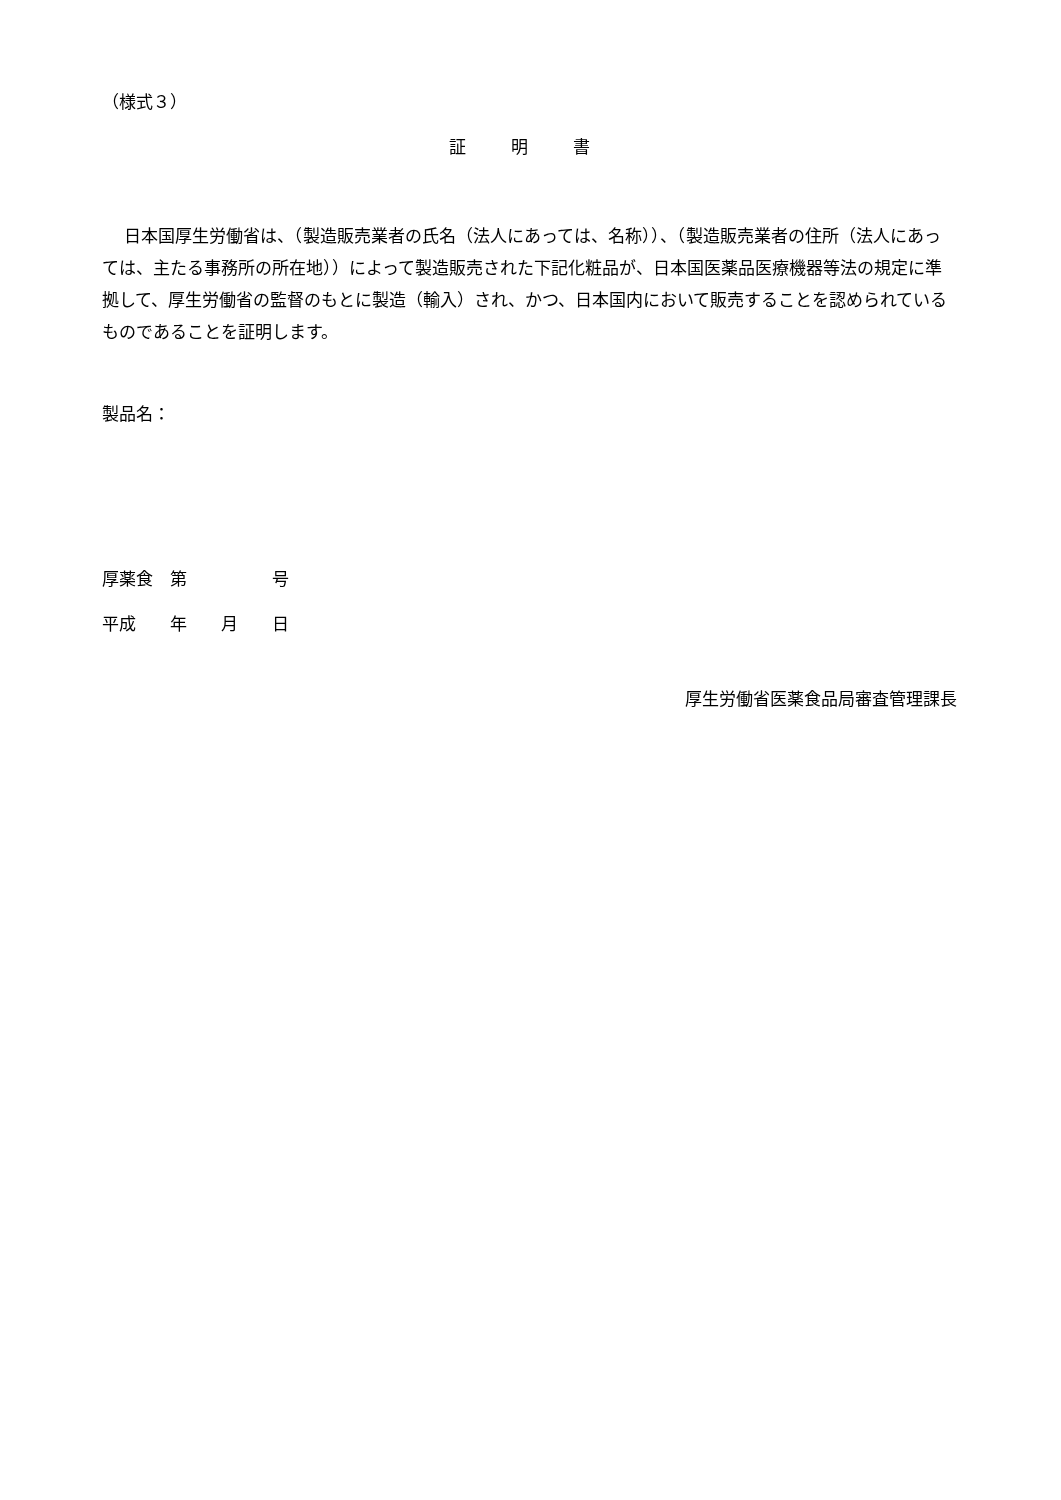（様式３）
証 明 書
日本国厚生労働省は、（製造販売業者の氏名（法人にあっては、名称））、（製造販売業者の住所（法人にあっては、主たる事務所の所在地））によって製造販売された下記化粧品が、日本国医薬品医療機器等法の規定に準拠して、厚生労働省の監督のもとに製造（輸入）され、かつ、日本国内において販売することを認められているものであることを証明します。
製品名：
厚薬食　第　　　　　号
平成　　年　　月　　日
厚生労働省医薬食品局審査管理課長